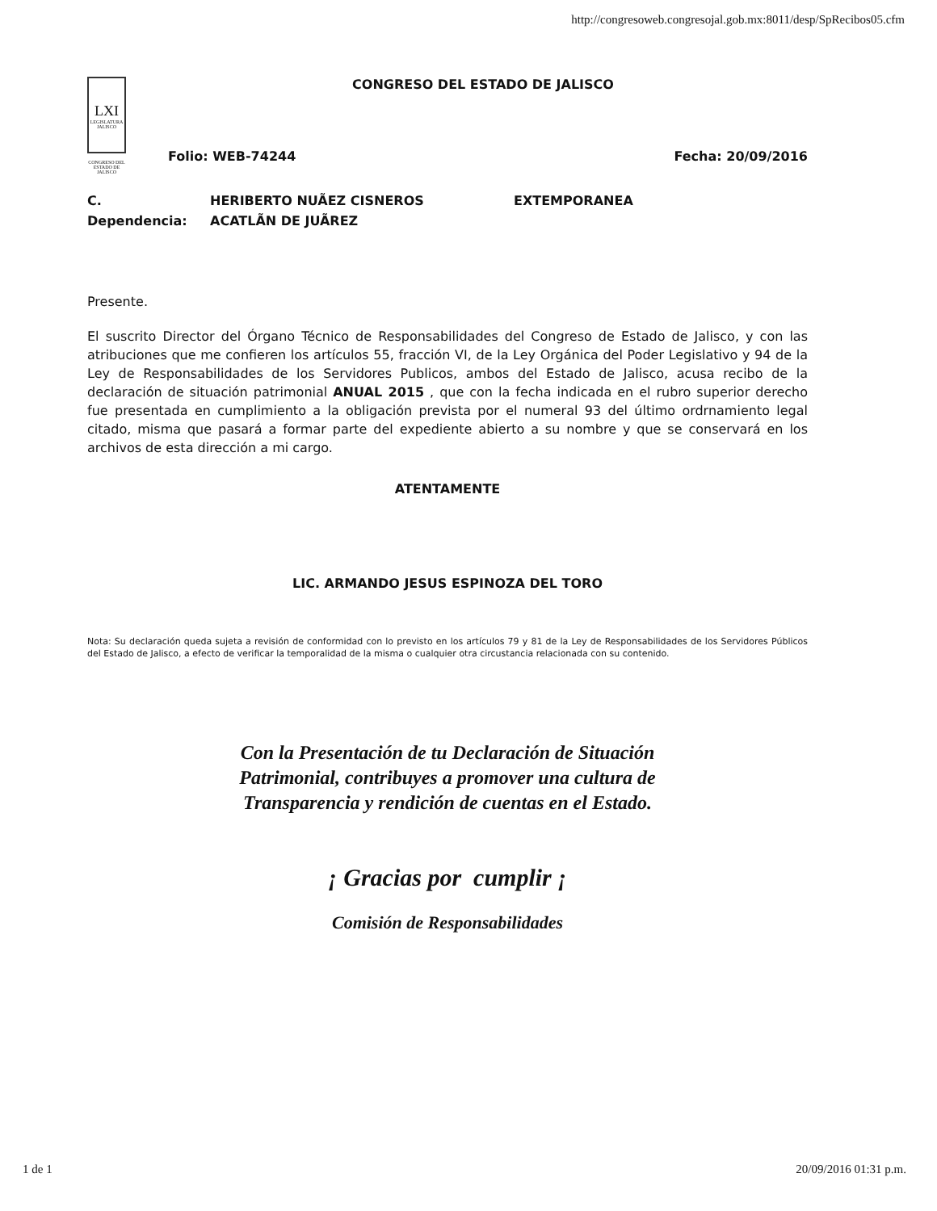http://congresoweb.congresojal.gob.mx:8011/desp/SpRecibos05.cfm
LXI
LEGISLATURA JALISCO
CONGRESO DEL ESTADO DE JALISCO
CONGRESO DEL ESTADO DE JALISCO
Folio: WEB-74244 Fecha: 20/09/2016
C. HERIBERTO NUÃEZ CISNEROS EXTEMPORANEA
Dependencia: ACATLÃN DE JUÃREZ
Presente.
El suscrito Director del Órgano Técnico de Responsabilidades del Congreso de Estado de Jalisco, y con las atribuciones que me confieren los artículos 55, fracción VI, de la Ley Orgánica del Poder Legislativo y 94 de la Ley de Responsabilidades de los Servidores Publicos, ambos del Estado de Jalisco, acusa recibo de la declaración de situación patrimonial ANUAL 2015 , que con la fecha indicada en el rubro superior derecho fue presentada en cumplimiento a la obligación prevista por el numeral 93 del último ordrnamiento legal citado, misma que pasará a formar parte del expediente abierto a su nombre y que se conservará en los archivos de esta dirección a mi cargo.
ATENTAMENTE
LIC. ARMANDO JESUS ESPINOZA DEL TORO
Nota: Su declaración queda sujeta a revisión de conformidad con lo previsto en los artículos 79 y 81 de la Ley de Responsabilidades de los Servidores Públicos del Estado de Jalisco, a efecto de verificar la temporalidad de la misma o cualquier otra circustancia relacionada con su contenido.
Con la Presentación de tu Declaración de Situación
Patrimonial, contribuyes a promover una cultura de
Transparencia y rendición de cuentas en el Estado.
¡ Gracias por cumplir ¡
Comisión de Responsabilidades
1 de 1 20/09/2016 01:31 p.m.